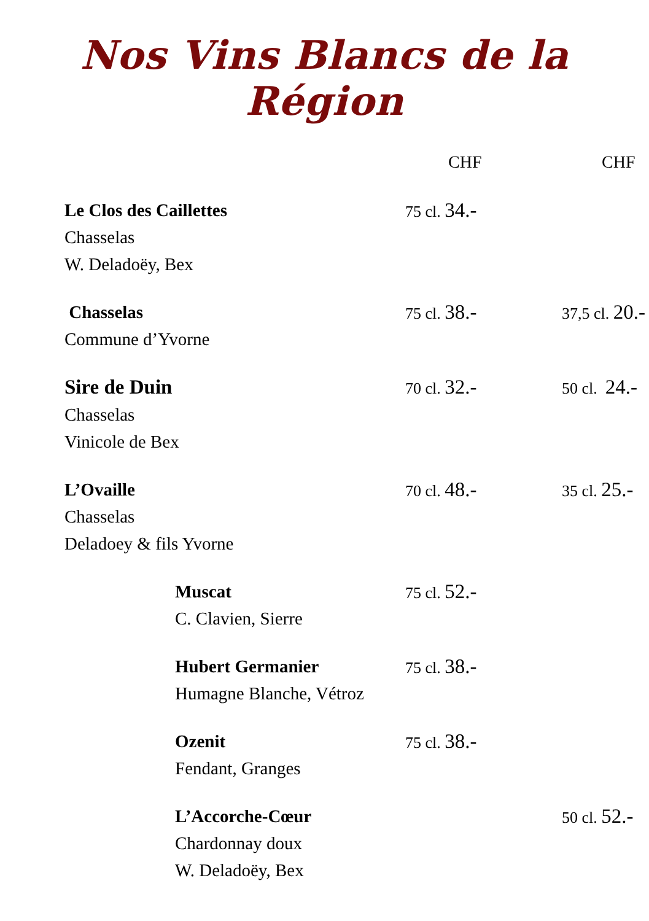Nos Vins Blancs de la Région
| | CHF | CHF |
| --- | --- | --- |
| Le Clos des Caillettes Chasselas W. Deladoëy, Bex | 75 cl. 34.- | |
| Chasselas Commune d’Yvorne | 75 cl. 38.- | 37,5 cl. 20.- |
| Sire de Duin Chasselas Vinicole de Bex | 70 cl. 32.- | 50 cl. 24.- |
| L’Ovaille Chasselas Deladoey & fils Yvorne | 70 cl. 48.- | 35 cl. 25.- |
| Muscat C. Clavien, Sierre | 75 cl. 52.- | |
| Hubert Germanier Humagne Blanche, Vétroz | 75 cl. 38.- | |
| Ozenit Fendant, Granges | 75 cl. 38.- | |
| L’Accorche-Cœur Chardonnay doux W. Deladoëy, Bex | | 50 cl. 52.- |